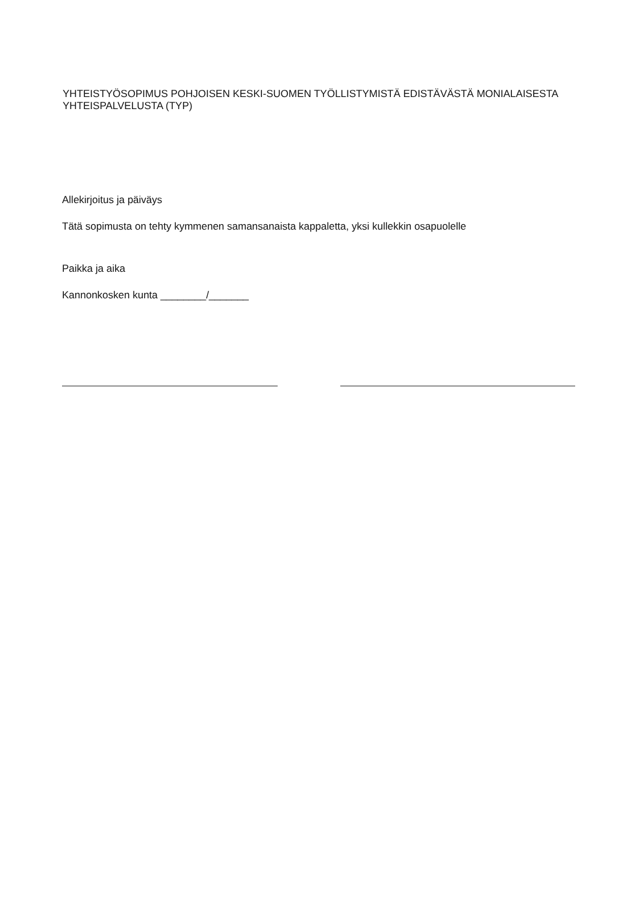YHTEISTYÖSOPIMUS POHJOISEN KESKI-SUOMEN TYÖLLISTYMISTÄ EDISTÄVÄSTÄ MONIALAISESTA YHTEISPALVELUSTA (TYP)
Allekirjoitus ja päiväys
Tätä sopimusta on tehty kymmenen samansanaista kappaletta, yksi kullekkin osapuolelle
Paikka ja aika
Kannonkosken kunta ________/_______